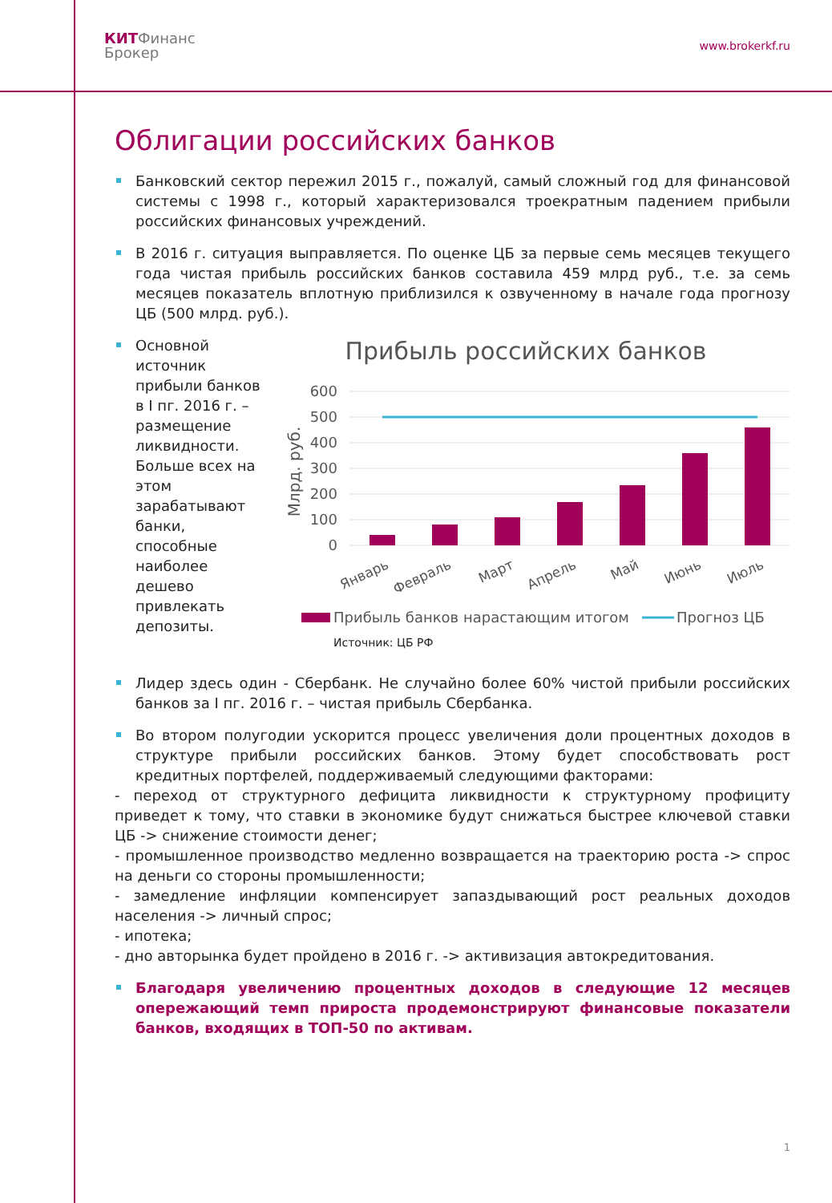КИТФинанс
Брокер
www.brokerkf.ru
Облигации российских банков
Банковский сектор пережил 2015 г., пожалуй, самый сложный год для финансовой системы с 1998 г., который характеризовался троекратным падением прибыли российских финансовых учреждений.
В 2016 г. ситуация выправляется. По оценке ЦБ за первые семь месяцев текущего года чистая прибыль российских банков составила 459 млрд руб., т.е. за семь месяцев показатель вплотную приблизился к озвученному в начале года прогнозу ЦБ (500 млрд. руб.).
Основной источник прибыли банков в I пг. 2016 г. – размещение ликвидности. Больше всех на этом зарабатывают банки, способные наиболее дешево привлекать депозиты.
Прибыль российских банков
600
500
400
300
200
100
0
Млрд. руб.
Январь
Февраль
Март
Апрель
Май
Июнь
Июль
Прибыль банков нарастающим итогом
Прогноз ЦБ
Источник: ЦБ РФ
Лидер здесь один - Сбербанк. Не случайно более 60% чистой прибыли российских банков за I пг. 2016 г. – чистая прибыль Сбербанка.
Во втором полугодии ускорится процесс увеличения доли процентных доходов в структуре прибыли российских банков. Этому будет способствовать рост кредитных портфелей, поддерживаемый следующими факторами:
- переход от структурного дефицита ликвидности к структурному профициту приведет к тому, что ставки в экономике будут снижаться быстрее ключевой ставки ЦБ -> снижение стоимости денег;
- промышленное производство медленно возвращается на траекторию роста -> спрос на деньги со стороны промышленности;
- замедление инфляции компенсирует запаздывающий рост реальных доходов населения -> личный спрос;
- ипотека;
- дно авторынка будет пройдено в 2016 г. -> активизация автокредитования.
Благодаря увеличению процентных доходов в следующие 12 месяцев опережающий темп прироста продемонстрируют финансовые показатели банков, входящих в ТОП-50 по активам.
1